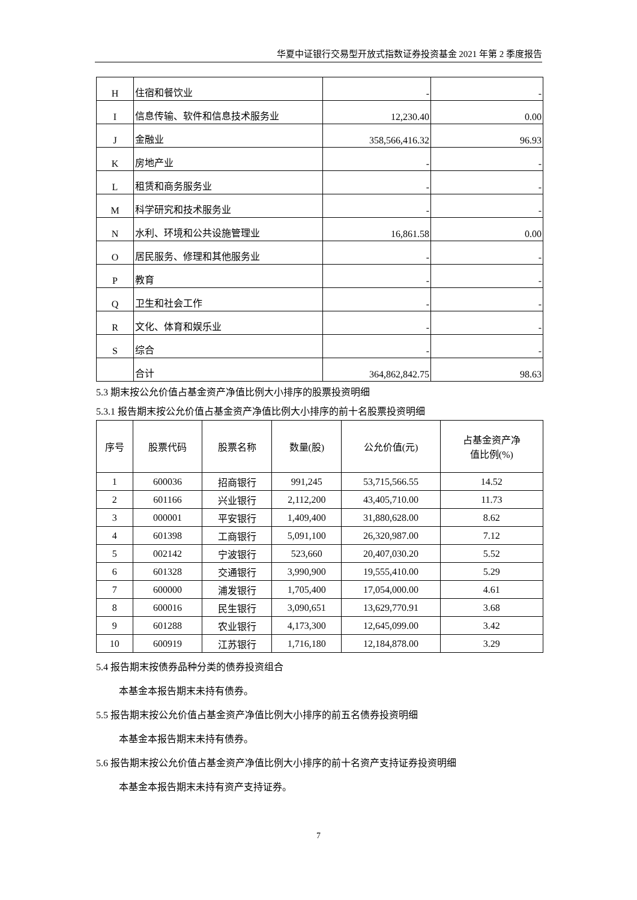华夏中证银行交易型开放式指数证券投资基金 2021 年第 2 季度报告
| H | 住宿和餐饮业 | - | - |
| I | 信息传输、软件和信息技术服务业 | 12,230.40 | 0.00 |
| J | 金融业 | 358,566,416.32 | 96.93 |
| K | 房地产业 | - | - |
| L | 租赁和商务服务业 | - | - |
| M | 科学研究和技术服务业 | - | - |
| N | 水利、环境和公共设施管理业 | 16,861.58 | 0.00 |
| O | 居民服务、修理和其他服务业 | - | - |
| P | 教育 | - | - |
| Q | 卫生和社会工作 | - | - |
| R | 文化、体育和娱乐业 | - | - |
| S | 综合 | - | - |
| | 合计 | 364,862,842.75 | 98.63 |
5.3 期末按公允价值占基金资产净值比例大小排序的股票投资明细
5.3.1 报告期末按公允价值占基金资产净值比例大小排序的前十名股票投资明细
| 序号 | 股票代码 | 股票名称 | 数量(股) | 公允价值(元) | 占基金资产净 值比例(%) |
| --- | --- | --- | --- | --- | --- |
| 1 | 600036 | 招商银行 | 991,245 | 53,715,566.55 | 14.52 |
| 2 | 601166 | 兴业银行 | 2,112,200 | 43,405,710.00 | 11.73 |
| 3 | 000001 | 平安银行 | 1,409,400 | 31,880,628.00 | 8.62 |
| 4 | 601398 | 工商银行 | 5,091,100 | 26,320,987.00 | 7.12 |
| 5 | 002142 | 宁波银行 | 523,660 | 20,407,030.20 | 5.52 |
| 6 | 601328 | 交通银行 | 3,990,900 | 19,555,410.00 | 5.29 |
| 7 | 600000 | 浦发银行 | 1,705,400 | 17,054,000.00 | 4.61 |
| 8 | 600016 | 民生银行 | 3,090,651 | 13,629,770.91 | 3.68 |
| 9 | 601288 | 农业银行 | 4,173,300 | 12,645,099.00 | 3.42 |
| 10 | 600919 | 江苏银行 | 1,716,180 | 12,184,878.00 | 3.29 |
5.4 报告期末按债券品种分类的债券投资组合
本基金本报告期末未持有债券。
5.5 报告期末按公允价值占基金资产净值比例大小排序的前五名债券投资明细
本基金本报告期末未持有债券。
5.6 报告期末按公允价值占基金资产净值比例大小排序的前十名资产支持证券投资明细
本基金本报告期末未持有资产支持证券。
7